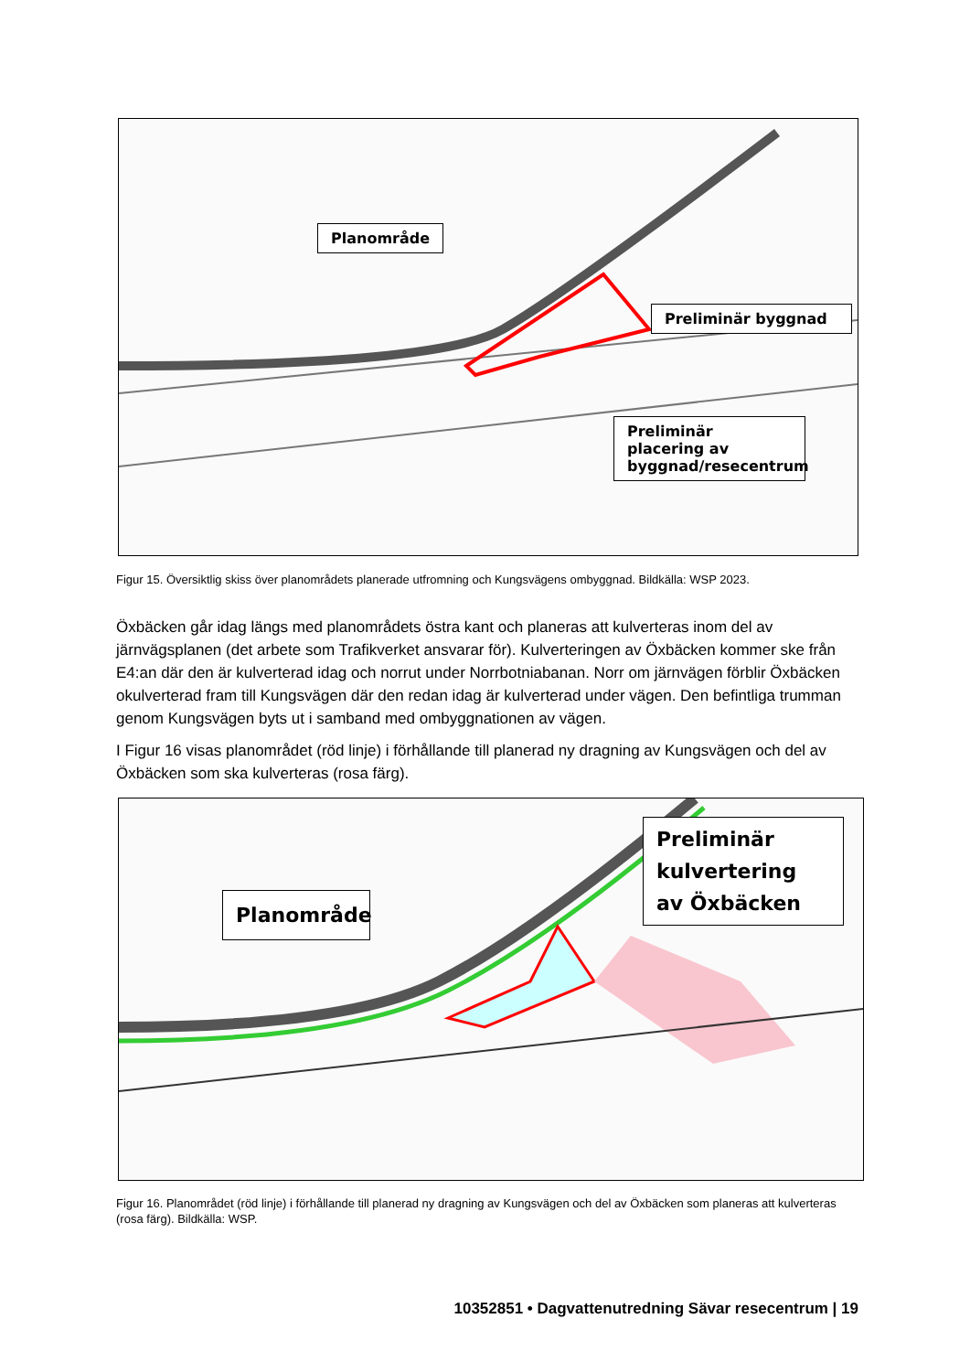Planområde
Preliminär byggnad
Preliminär placering av byggnad/resecentrum
Figur 15. Översiktlig skiss över planområdets planerade utfromning och Kungsvägens ombyggnad. Bildkälla: WSP 2023.
Öxbäcken går idag längs med planområdets östra kant och planeras att kulverteras inom del av järnvägsplanen (det arbete som Trafikverket ansvarar för). Kulverteringen av Öxbäcken kommer ske från E4:an där den är kulverterad idag och norrut under Norrbotniabanan. Norr om järnvägen förblir Öxbäcken okulverterad fram till Kungsvägen där den redan idag är kulverterad under vägen. Den befintliga trumman genom Kungsvägen byts ut i samband med ombyggnationen av vägen.
I Figur 16 visas planområdet (röd linje) i förhållande till planerad ny dragning av Kungsvägen och del av Öxbäcken som ska kulverteras (rosa färg).
Planområde
Preliminär kulvertering av Öxbäcken
Figur 16. Planområdet (röd linje) i förhållande till planerad ny dragning av Kungsvägen och del av Öxbäcken som planeras att kulverteras (rosa färg). Bildkälla: WSP.
10352851 • Dagvattenutredning Sävar resecentrum | 19